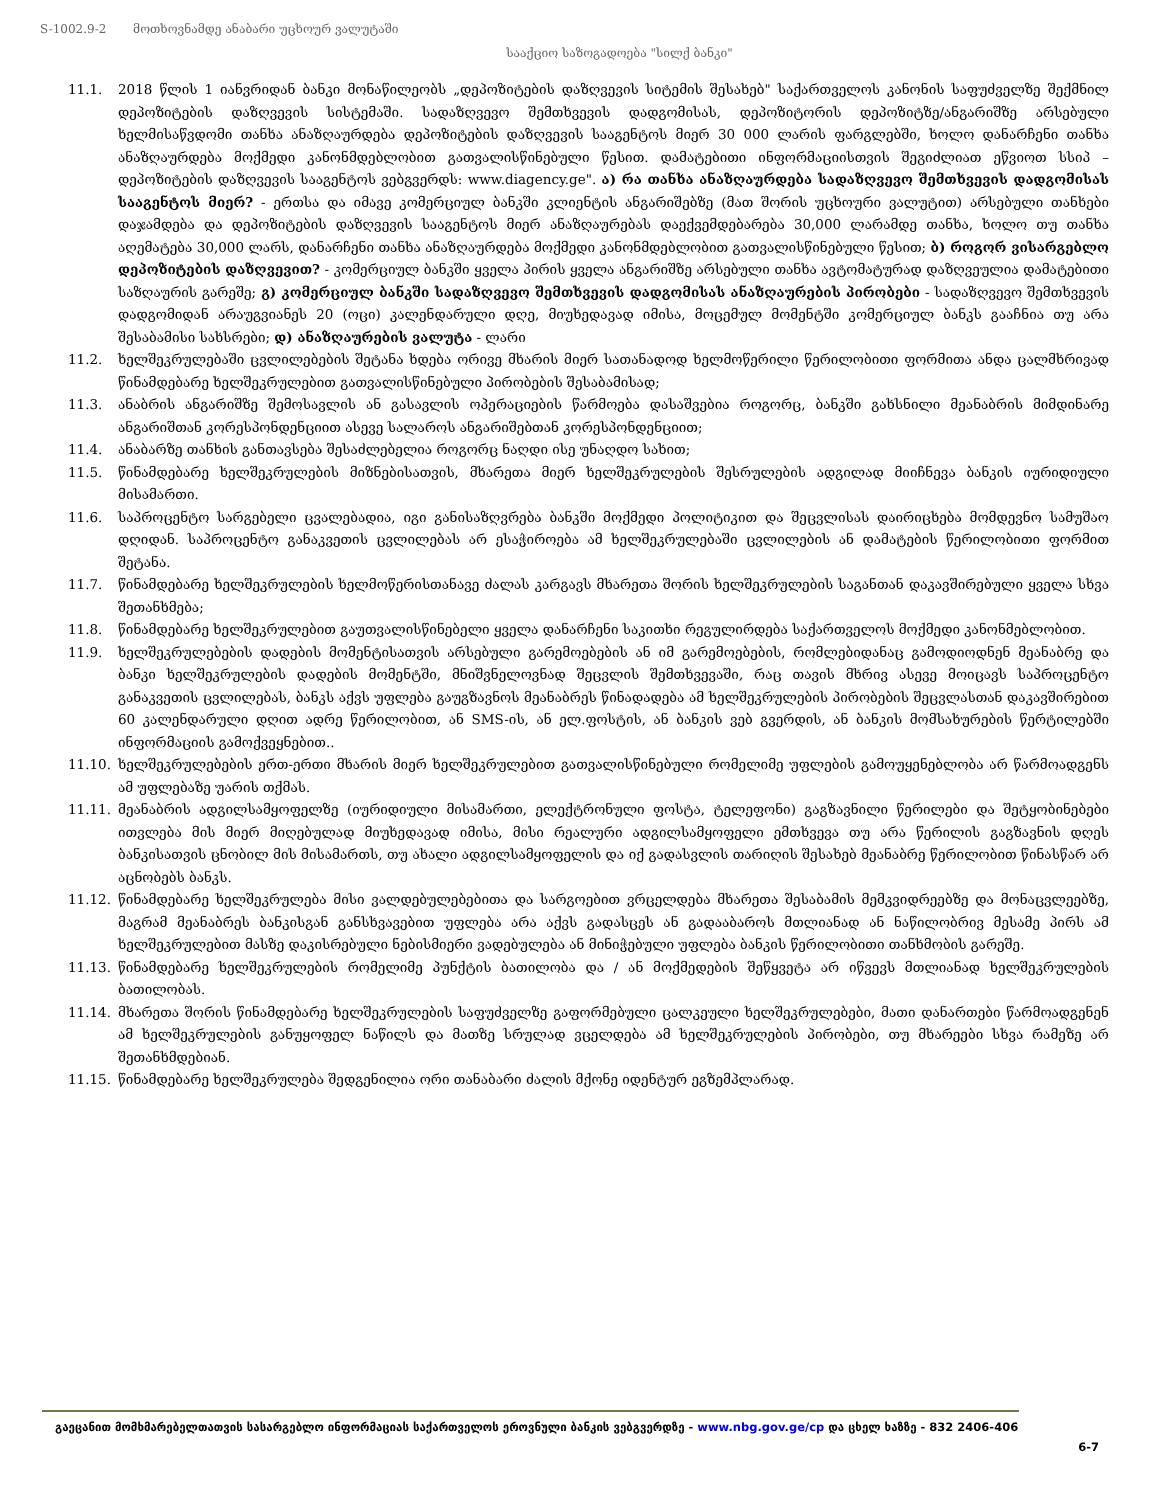S-1002.9-2 მოთხოვნამდე ანაბარი უცხოურ ვალუტაში
სააქციო საზოგადოება "სილქ ბანკი"
11.1. 2018 წლის 1 იანვრიდან ბანკი მონაწილეობს „დეპოზიტების დაზღვევის სიტემის შესახებ" საქართველოს კანონის საფუძველზე შექმნილ დეპოზიტების დაზღვევის სისტემაში. სადაზღვევო შემთხვევის დადგომისას, დეპოზიტორის დეპოზიტზე/ანგარიშზე არსებული ხელმისაწვდომი თანხა ანაზღაურდება დეპოზიტების დაზღვევის სააგენტოს მიერ 30 000 ლარის ფარგლებში, ხოლო დანარჩენი თანხა ანაზღაურდება მოქმედი კანონმდებლობით გათვალისწინებული წესით. დამატებითი ინფორმაციისთვის შეგიძლიათ ეწვიოთ სსიპ – დეპოზიტების დაზღვევის სააგენტოს ვებგვერდს: www.diagency.ge". ა) რა თანხა ანაზღაურდება სადაზღვევო შემთხვევის დადგომისას სააგენტოს მიერ? - ერთსა და იმავე კომერციულ ბანკში კლიენტის ანგარიშებზე (მათ შორის უცხოური ვალუტით) არსებული თანხები დაჯამდება და დეპოზიტების დაზღვევის სააგენტოს მიერ ანაზღაურებას დაექვემდებარება 30,000 ლარამდე თანხა, ხოლო თუ თანხა აღემატება 30,000 ლარს, დანარჩენი თანხა ანაზღაურდება მოქმედი კანონმდებლობით გათვალისწინებული წესით; ბ) როგორ ვისარგებლო დეპოზიტების დაზღვევით? - კომერციულ ბანკში ყველა პირის ყველა ანგარიშზე არსებული თანხა ავტომატურად დაზღვეულია დამატებითი საზღაურის გარეშე; გ) კომერციულ ბანკში სადაზღვევო შემთხვევის დადგომისას ანაზღაურების პირობები - სადაზღვევო შემთხვევის დადგომიდან არაუგვიანეს 20 (ოცი) კალენდარული დღე, მიუხედავად იმისა, მოცემულ მომენტში კომერციულ ბანკს გააჩნია თუ არა შესაბამისი სახსრები; დ) ანაზღაურების ვალუტა - ლარი
11.2. ხელშეკრულებაში ცვლილებების შეტანა ხდება ორივე მხარის მიერ სათანადოდ ხელმოწერილი წერილობითი ფორმითა ანდა ცალმხრივად წინამდებარე ხელშეკრულებით გათვალისწინებული პირობების შესაბამისად;
11.3. ანაბრის ანგარიშზე შემოსავლის ან გასავლის ოპერაციების წარმოება დასაშვებია როგორც, ბანკში გახსნილი მეანაბრის მიმდინარე ანგარიშთან კორესპონდენციით ასევე სალაროს ანგარიშებთან კორესპონდენციით;
11.4. ანაბარზე თანხის განთავსება შესაძლებელია როგორც ნაღდი ისე უნაღდო სახით;
11.5. წინამდებარე ხელშეკრულების მიზნებისათვის, მხარეთა მიერ ხელშეკრულების შესრულების ადგილად მიიჩნევა ბანკის იურიდიული მისამართი.
11.6. საპროცენტო სარგებელი ცვალებადია, იგი განისაზღვრება ბანკში მოქმედი პოლიტიკით და შეცვლისას დაირიცხება მომდევნო სამუშაო დღიდან. საპროცენტო განაკვეთის ცვლილებას არ ესაჭიროება ამ ხელშეკრულებაში ცვლილების ან დამატების წერილობითი ფორმით შეტანა.
11.7. წინამდებარე ხელშეკრულების ხელმოწერისთანავე ძალას კარგავს მხარეთა შორის ხელშეკრულების საგანთან დაკავშირებული ყველა სხვა შეთანხმება;
11.8. წინამდებარე ხელშეკრულებით გაუთვალისწინებელი ყველა დანარჩენი საკითხი რეგულირდება საქართველოს მოქმედი კანონმებლობით.
11.9. ხელშეკრულებების დადების მომენტისათვის არსებული გარემოებების ან იმ გარემოებების, რომლებიდანაც გამოდიოდნენ მეანაბრე და ბანკი ხელშეკრულების დადების მომენტში, მნიშვნელოვნად შეცვლის შემთხვევაში, რაც თავის მხრივ ასევე მოიცავს საპროცენტო განაკვეთის ცვლილებას, ბანკს აქვს უფლება გაუგზავნოს მეანაბრეს წინადადება ამ ხელშეკრულების პირობების შეცვლასთან დაკავშირებით 60 კალენდარული დღით ადრე წერილობით, ან SMS-ის, ან ელ.ფოსტის, ან ბანკის ვებ გვერდის, ან ბანკის მომსახურების წერტილებში ინფორმაციის გამოქვეყნებით..
11.10. ხელშეკრულებების ერთ-ერთი მხარის მიერ ხელშეკრულებით გათვალისწინებული რომელიმე უფლების გამოუყენებლობა არ წარმოადგენს ამ უფლებაზე უარის თქმას.
11.11. მეანაბრის ადგილსამყოფელზე (იურიდიული მისამართი, ელექტრონული ფოსტა, ტელეფონი) გაგზავნილი წერილები და შეტყობინებები ითვლება მის მიერ მიღებულად მიუხედავად იმისა, მისი რეალური ადგილსამყოფელი ემთხვევა თუ არა წერილის გაგზავნის დღეს ბანკისათვის ცნობილ მის მისამართს, თუ ახალი ადგილსამყოფელის და იქ გადასვლის თარიღის შესახებ მეანაბრე წერილობით წინასწარ არ აცნობებს ბანკს.
11.12. წინამდებარე ხელშეკრულება მისი ვალდებულებებითა და სარგოებით ვრცელდება მხარეთა შესაბამის მემკვიდრეებზე და მონაცვლეებზე, მაგრამ მეანაბრეს ბანკისგან განსხვავებით უფლება არა აქვს გადასცეს ან გადააბაროს მთლიანად ან ნაწილობრივ მესამე პირს ამ ხელშეკრულებით მასზე დაკისრებული ნებისმიერი ვადებულება ან მინიჭებული უფლება ბანკის წერილობითი თანხმობის გარეშე.
11.13. წინამდებარე ხელშეკრულების რომელიმე პუნქტის ბათილობა და / ან მოქმედების შეწყვეტა არ იწვევს მთლიანად ხელშეკრულების ბათილობას.
11.14. მხარეთა შორის წინამდებარე ხელშეკრულების საფუძველზე გაფორმებული ცალკეული ხელშეკრულებები, მათი დანართები წარმოადგენენ ამ ხელშეკრულების განუყოფელ ნაწილს და მათზე სრულად ვცელდება ამ ხელშეკრულების პირობები, თუ მხარეები სხვა რამეზე არ შეთანხმდებიან.
11.15. წინამდებარე ხელშეკრულება შედგენილია ორი თანაბარი ძალის მქონე იდენტურ ეგზემპლარად.
გაეცანით მომხმარებელთათვის სასარგებლო ინფორმაციას საქართველოს ეროვნული ბანკის ვებგვერდზე - www.nbg.gov.ge/cp და ცხელ ხაზზე - 832 2406-406
6-7